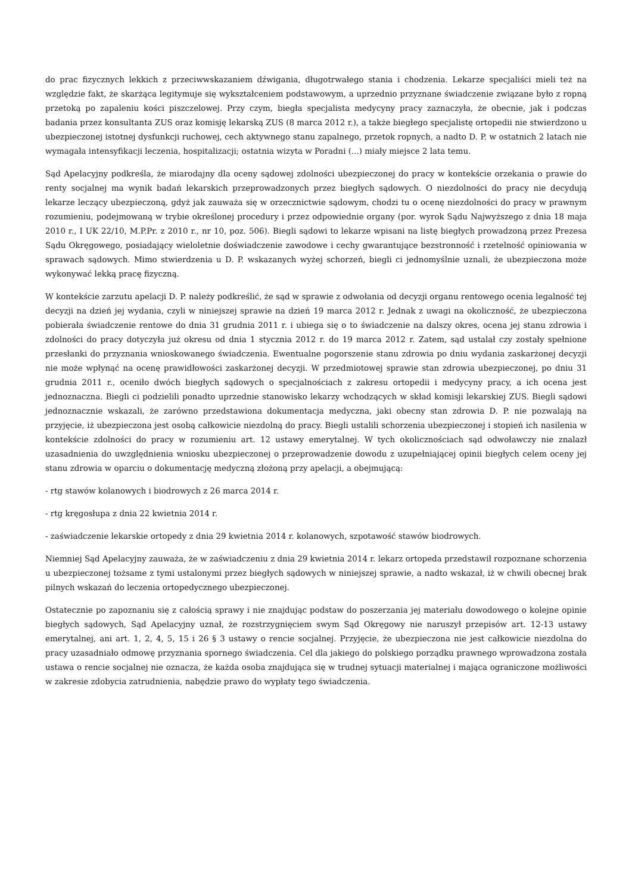do prac fizycznych lekkich z przeciwwskazaniem dźwigania, długotrwałego stania i chodzenia. Lekarze specjaliści mieli też na względzie fakt, że skarżąca legitymuje się wykształceniem podstawowym, a uprzednio przyznane świadczenie związane było z ropną przetoką po zapaleniu kości piszczelowej. Przy czym, biegła specjalista medycyny pracy zaznaczyła, że obecnie, jak i podczas badania przez konsultanta ZUS oraz komisję lekarską ZUS (8 marca 2012 r.), a także biegłego specjalistę ortopedii nie stwierdzono u ubezpieczonej istotnej dysfunkcji ruchowej, cech aktywnego stanu zapalnego, przetok ropnych, a nadto D. P. w ostatnich 2 latach nie wymagała intensyfikacji leczenia, hospitalizacji; ostatnia wizyta w Poradni (...) miały miejsce 2 lata temu.
Sąd Apelacyjny podkreśla, że miarodajny dla oceny sądowej zdolności ubezpieczonej do pracy w kontekście orzekania o prawie do renty socjalnej ma wynik badań lekarskich przeprowadzonych przez biegłych sądowych. O niezdolności do pracy nie decydują lekarze leczący ubezpieczoną, gdyż jak zauważa się w orzecznictwie sądowym, chodzi tu o ocenę niezdolności do pracy w prawnym rozumieniu, podejmowaną w trybie określonej procedury i przez odpowiednie organy (por. wyrok Sądu Najwyższego z dnia 18 maja 2010 r., I UK 22/10, M.P.Pr. z 2010 r., nr 10, poz. 506). Biegli sądowi to lekarze wpisani na listę biegłych prowadzoną przez Prezesa Sądu Okręgowego, posiadający wieloletnie doświadczenie zawodowe i cechy gwarantujące bezstronność i rzetelność opiniowania w sprawach sądowych. Mimo stwierdzenia u D. P. wskazanych wyżej schorzeń, biegli ci jednomyślnie uznali, że ubezpieczona może wykonywać lekką pracę fizyczną.
W kontekście zarzutu apelacji D. P. należy podkreślić, że sąd w sprawie z odwołania od decyzji organu rentowego ocenia legalność tej decyzji na dzień jej wydania, czyli w niniejszej sprawie na dzień 19 marca 2012 r. Jednak z uwagi na okoliczność, że ubezpieczona pobierała świadczenie rentowe do dnia 31 grudnia 2011 r. i ubiega się o to świadczenie na dalszy okres, ocena jej stanu zdrowia i zdolności do pracy dotyczyła już okresu od dnia 1 stycznia 2012 r. do 19 marca 2012 r. Zatem, sąd ustalał czy zostały spełnione przesłanki do przyznania wnioskowanego świadczenia. Ewentualne pogorszenie stanu zdrowia po dniu wydania zaskarżonej decyzji nie może wpłynąć na ocenę prawidłowości zaskarżonej decyzji. W przedmiotowej sprawie stan zdrowia ubezpieczonej, po dniu 31 grudnia 2011 r., oceniło dwóch biegłych sądowych o specjalnościach z zakresu ortopedii i medycyny pracy, a ich ocena jest jednoznaczna. Biegli ci podzielili ponadto uprzednie stanowisko lekarzy wchodzących w skład komisji lekarskiej ZUS. Biegli sądowi jednoznacznie wskazali, że zarówno przedstawiona dokumentacja medyczna, jaki obecny stan zdrowia D. P. nie pozwalają na przyjęcie, iż ubezpieczona jest osobą całkowicie niezdolną do pracy. Biegli ustalili schorzenia ubezpieczonej i stopień ich nasilenia w kontekście zdolności do pracy w rozumieniu art. 12 ustawy emerytalnej. W tych okolicznościach sąd odwoławczy nie znalazł uzasadnienia do uwzględnienia wniosku ubezpieczonej o przeprowadzenie dowodu z uzupełniającej opinii biegłych celem oceny jej stanu zdrowia w oparciu o dokumentację medyczną złożoną przy apelacji, a obejmującą:
- rtg stawów kolanowych i biodrowych z 26 marca 2014 r.
- rtg kręgosłupa z dnia 22 kwietnia 2014 r.
- zaświadczenie lekarskie ortopedy z dnia 29 kwietnia 2014 r. kolanowych, szpotawość stawów biodrowych.
Niemniej Sąd Apelacyjny zauważa, że w zaświadczeniu z dnia 29 kwietnia 2014 r. lekarz ortopeda przedstawił rozpoznane schorzenia u ubezpieczonej tożsame z tymi ustalonymi przez biegłych sądowych w niniejszej sprawie, a nadto wskazał, iż w chwili obecnej brak pilnych wskazań do leczenia ortopedycznego ubezpieczonej.
Ostatecznie po zapoznaniu się z całością sprawy i nie znajdując podstaw do poszerzania jej materiału dowodowego o kolejne opinie biegłych sądowych, Sąd Apelacyjny uznał, że rozstrzygnięciem swym Sąd Okręgowy nie naruszył przepisów art. 12-13 ustawy emerytalnej, ani art. 1, 2, 4, 5, 15 i 26 § 3 ustawy o rencie socjalnej. Przyjęcie, że ubezpieczona nie jest całkowicie niezdolna do pracy uzasadniało odmowę przyznania spornego świadczenia. Cel dla jakiego do polskiego porządku prawnego wprowadzona została ustawa o rencie socjalnej nie oznacza, że każda osoba znajdująca się w trudnej sytuacji materialnej i mająca ograniczone możliwości w zakresie zdobycia zatrudnienia, nabędzie prawo do wypłaty tego świadczenia.